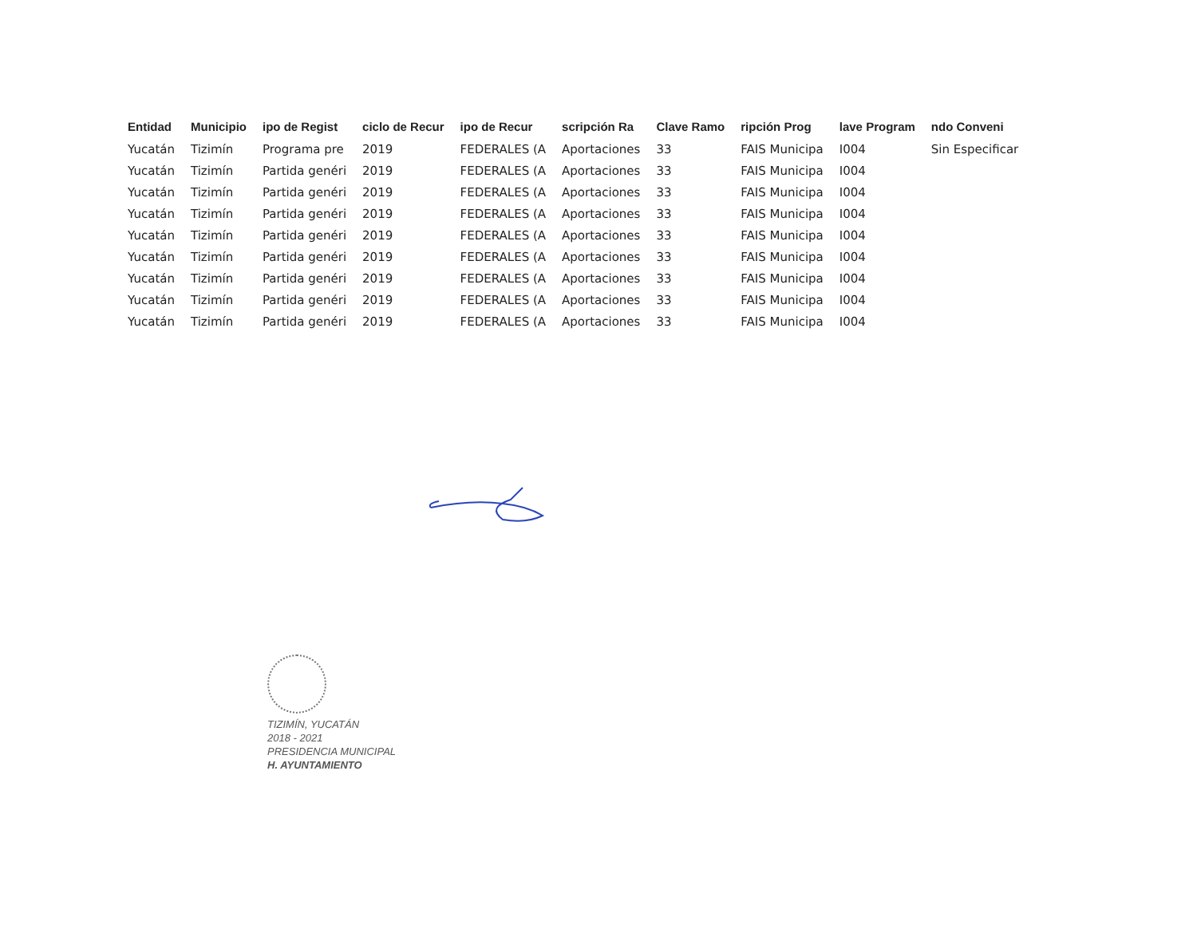| Entidad | Municipio | ipo de Regist | ciclo de Recur | ipo de Recur | scripción Ra | Clave Ramo | ripción Prog | lave Program | ndo Conveni |
| --- | --- | --- | --- | --- | --- | --- | --- | --- | --- |
| Yucatán | Tizimín | Programa pre | 2019 | FEDERALES (A | Aportaciones | 33 | FAIS Municipa | I004 | Sin Especificar |
| Yucatán | Tizimín | Partida genéri | 2019 | FEDERALES (A | Aportaciones | 33 | FAIS Municipa | I004 | |
| Yucatán | Tizimín | Partida genéri | 2019 | FEDERALES (A | Aportaciones | 33 | FAIS Municipa | I004 | |
| Yucatán | Tizimín | Partida genéri | 2019 | FEDERALES (A | Aportaciones | 33 | FAIS Municipa | I004 | |
| Yucatán | Tizimín | Partida genéri | 2019 | FEDERALES (A | Aportaciones | 33 | FAIS Municipa | I004 | |
| Yucatán | Tizimín | Partida genéri | 2019 | FEDERALES (A | Aportaciones | 33 | FAIS Municipa | I004 | |
| Yucatán | Tizimín | Partida genéri | 2019 | FEDERALES (A | Aportaciones | 33 | FAIS Municipa | I004 | |
| Yucatán | Tizimín | Partida genéri | 2019 | FEDERALES (A | Aportaciones | 33 | FAIS Municipa | I004 | |
| Yucatán | Tizimín | Partida genéri | 2019 | FEDERALES (A | Aportaciones | 33 | FAIS Municipa | I004 | |
TIZIMÍN, YUCATÁN
2018 - 2021
PRESIDENCIA MUNICIPAL
H. AYUNTAMIENTO